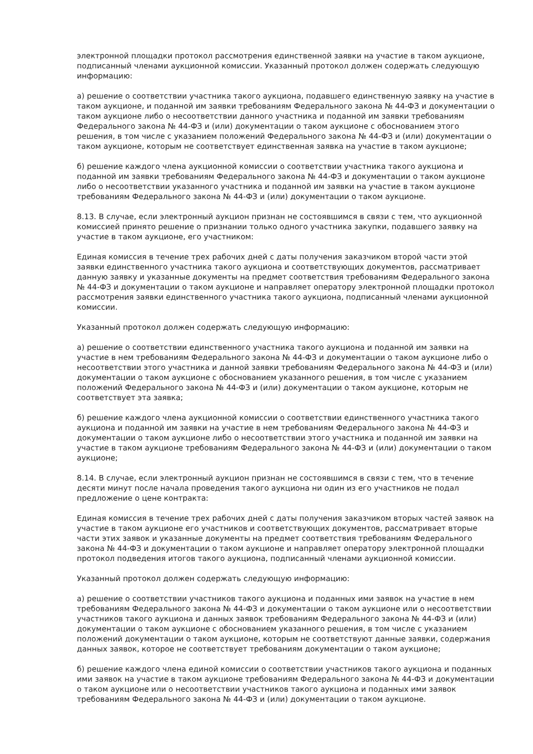электронной площадки протокол рассмотрения единственной заявки на участие в таком аукционе, подписанный членами аукционной комиссии. Указанный протокол должен содержать следующую информацию:
а) решение о соответствии участника такого аукциона, подавшего единственную заявку на участие в таком аукционе, и поданной им заявки требованиям Федерального закона № 44-ФЗ и документации о таком аукционе либо о несоответствии данного участника и поданной им заявки требованиям Федерального закона № 44-ФЗ и (или) документации о таком аукционе с обоснованием этого решения, в том числе с указанием положений Федерального закона № 44-ФЗ и (или) документации о таком аукционе, которым не соответствует единственная заявка на участие в таком аукционе;
б) решение каждого члена аукционной комиссии о соответствии участника такого аукциона и поданной им заявки требованиям Федерального закона № 44-ФЗ и документации о таком аукционе либо о несоответствии указанного участника и поданной им заявки на участие в таком аукционе требованиям Федерального закона № 44-ФЗ и (или) документации о таком аукционе.
8.13. В случае, если электронный аукцион признан не состоявшимся в связи с тем, что аукционной комиссией принято решение о признании только одного участника закупки, подавшего заявку на участие в таком аукционе, его участником:
Единая комиссия в течение трех рабочих дней с даты получения заказчиком второй части этой заявки единственного участника такого аукциона и соответствующих документов, рассматривает данную заявку и указанные документы на предмет соответствия требованиям Федерального закона № 44-ФЗ и документации о таком аукционе и направляет оператору электронной площадки протокол рассмотрения заявки единственного участника такого аукциона, подписанный членами аукционной комиссии.
Указанный протокол должен содержать следующую информацию:
а) решение о соответствии единственного участника такого аукциона и поданной им заявки на участие в нем требованиям Федерального закона № 44-ФЗ и документации о таком аукционе либо о несоответствии этого участника и данной заявки требованиям Федерального закона № 44-ФЗ и (или) документации о таком аукционе с обоснованием указанного решения, в том числе с указанием положений Федерального закона № 44-ФЗ и (или) документации о таком аукционе, которым не соответствует эта заявка;
б) решение каждого члена аукционной комиссии о соответствии единственного участника такого аукциона и поданной им заявки на участие в нем требованиям Федерального закона № 44-ФЗ и документации о таком аукционе либо о несоответствии этого участника и поданной им заявки на участие в таком аукционе требованиям Федерального закона № 44-ФЗ и (или) документации о таком аукционе;
8.14. В случае, если электронный аукцион признан не состоявшимся в связи с тем, что в течение десяти минут после начала проведения такого аукциона ни один из его участников не подал предложение о цене контракта:
Единая комиссия в течение трех рабочих дней с даты получения заказчиком вторых частей заявок на участие в таком аукционе его участников и соответствующих документов, рассматривает вторые части этих заявок и указанные документы на предмет соответствия требованиям Федерального закона № 44-ФЗ и документации о таком аукционе и направляет оператору электронной площадки протокол подведения итогов такого аукциона, подписанный членами аукционной комиссии.
Указанный протокол должен содержать следующую информацию:
а) решение о соответствии участников такого аукциона и поданных ими заявок на участие в нем требованиям Федерального закона № 44-ФЗ и документации о таком аукционе или о несоответствии участников такого аукциона и данных заявок требованиям Федерального закона № 44-ФЗ и (или) документации о таком аукционе с обоснованием указанного решения, в том числе с указанием положений документации о таком аукционе, которым не соответствуют данные заявки, содержания данных заявок, которое не соответствует требованиям документации о таком аукционе;
б) решение каждого члена единой комиссии о соответствии участников такого аукциона и поданных ими заявок на участие в таком аукционе требованиям Федерального закона № 44-ФЗ и документации о таком аукционе или о несоответствии участников такого аукциона и поданных ими заявок требованиям Федерального закона № 44-ФЗ и (или) документации о таком аукционе.